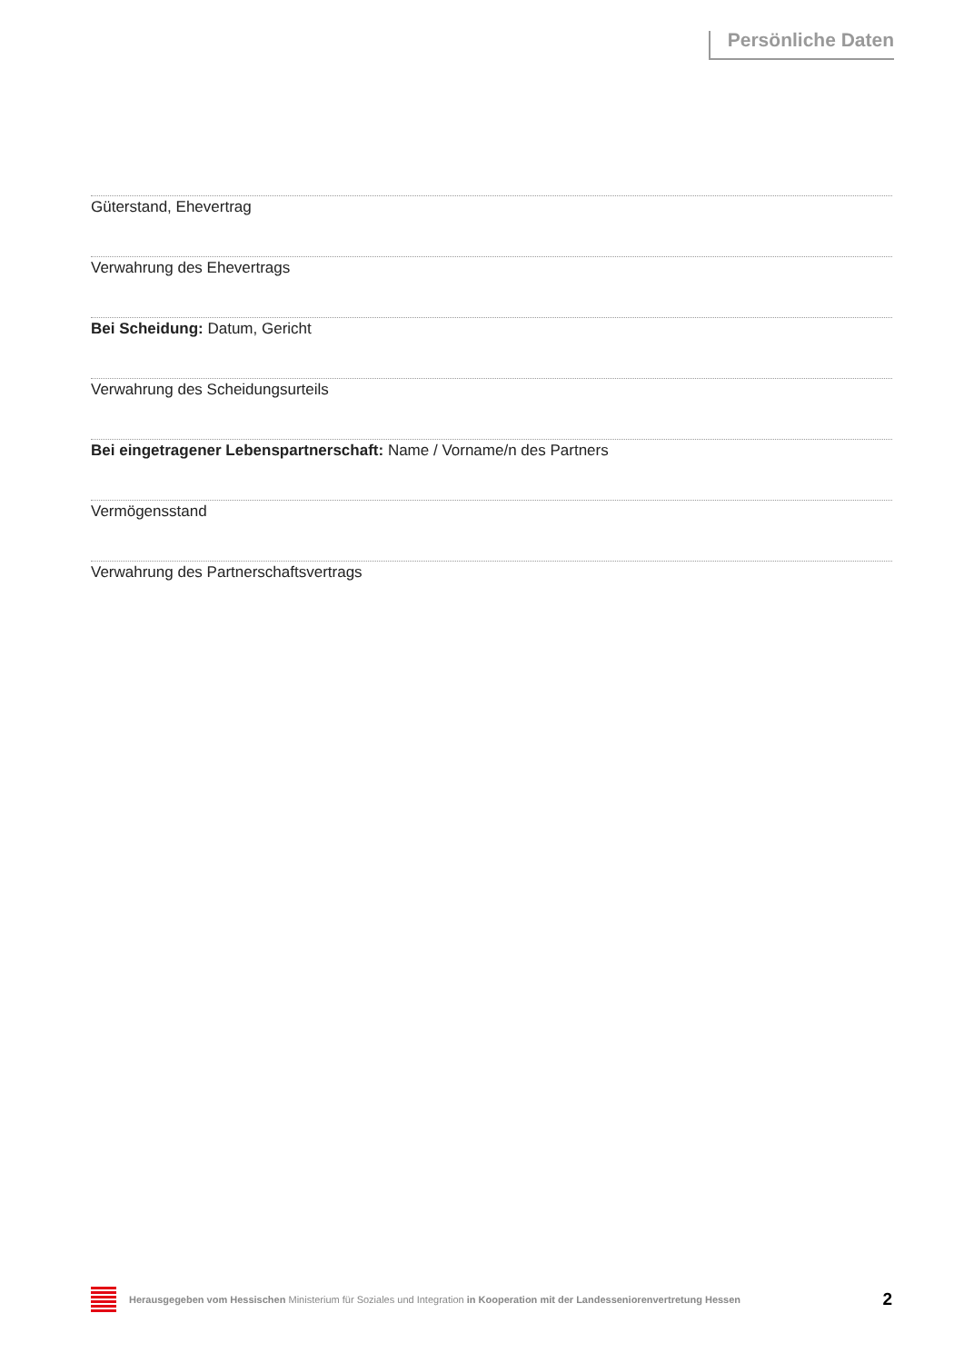Persönliche Daten
Güterstand, Ehevertrag
Verwahrung des Ehevertrags
Bei Scheidung: Datum, Gericht
Verwahrung des Scheidungsurteils
Bei eingetragener Lebenspartnerschaft: Name / Vorname/n des Partners
Vermögensstand
Verwahrung des Partnerschaftsvertrags
Herausgegeben vom Hessischen Ministerium für Soziales und Integration in Kooperation mit der Landesseniorenvertretung Hessen
2